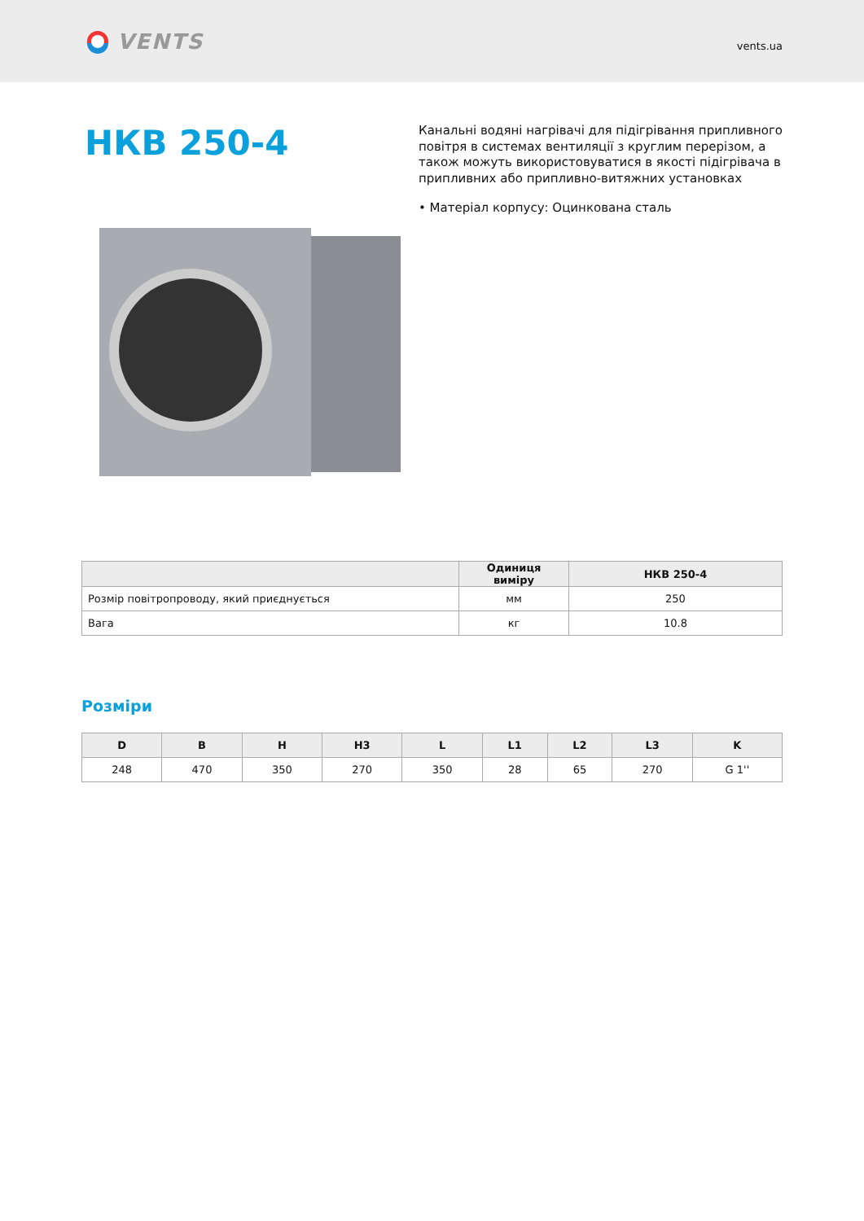VENTS
vents.ua
НКВ 250-4
Канальні водяні нагрівачі для підігрівання припливного повітря в системах вентиляції з круглим перерізом, а також можуть використовуватися в якості підігрівача в припливних або припливно-витяжних установках
• Матеріал корпусу: Оцинкована сталь
| | Одиниця виміру | НКВ 250-4 |
| --- | --- | --- |
| Розмір повітропроводу, який приєднується | мм | 250 |
| Вага | кг | 10.8 |
Розміри
| D | B | H | H3 | L | L1 | L2 | L3 | K |
| --- | --- | --- | --- | --- | --- | --- | --- | --- |
| 248 | 470 | 350 | 270 | 350 | 28 | 65 | 270 | G 1'' |